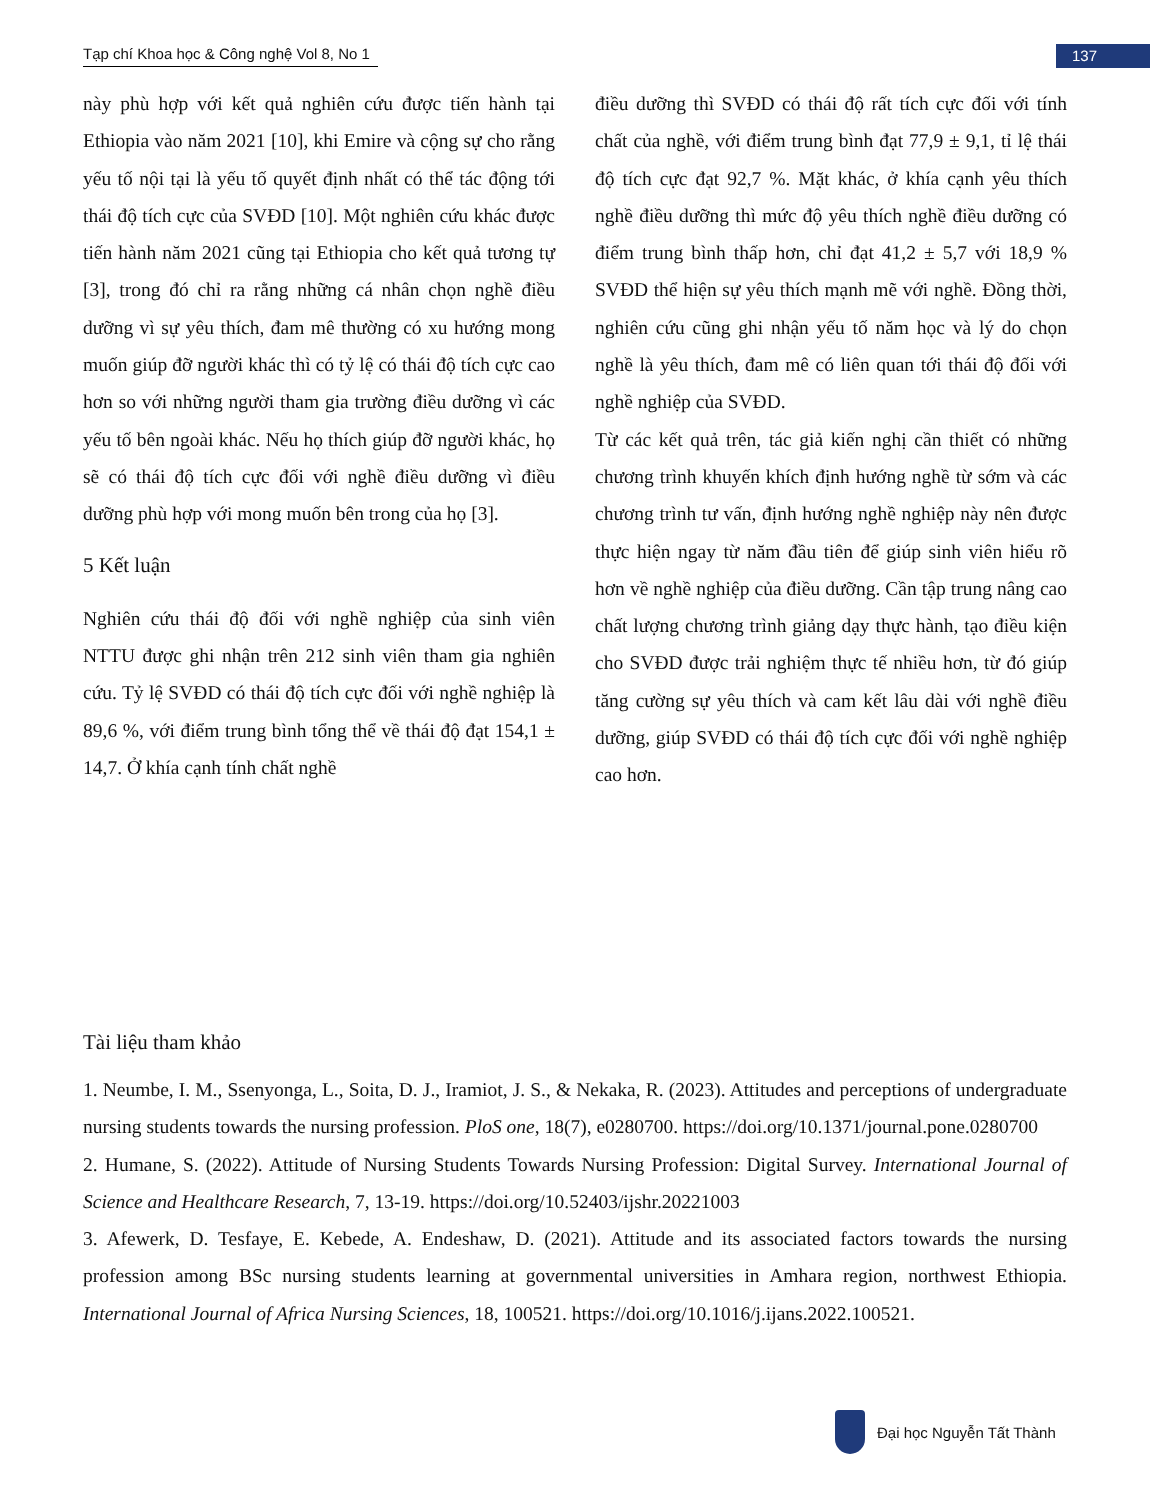Tạp chí Khoa học & Công nghệ Vol 8, No 1
137
này phù hợp với kết quả nghiên cứu được tiến hành tại Ethiopia vào năm 2021 [10], khi Emire và cộng sự cho rằng yếu tố nội tại là yếu tố quyết định nhất có thể tác động tới thái độ tích cực của SVĐD [10]. Một nghiên cứu khác được tiến hành năm 2021 cũng tại Ethiopia cho kết quả tương tự [3], trong đó chỉ ra rằng những cá nhân chọn nghề điều dưỡng vì sự yêu thích, đam mê thường có xu hướng mong muốn giúp đỡ người khác thì có tỷ lệ có thái độ tích cực cao hơn so với những người tham gia trường điều dưỡng vì các yếu tố bên ngoài khác. Nếu họ thích giúp đỡ người khác, họ sẽ có thái độ tích cực đối với nghề điều dưỡng vì điều dưỡng phù hợp với mong muốn bên trong của họ [3].
5 Kết luận
Nghiên cứu thái độ đối với nghề nghiệp của sinh viên NTTU được ghi nhận trên 212 sinh viên tham gia nghiên cứu. Tỷ lệ SVĐD có thái độ tích cực đối với nghề nghiệp là 89,6 %, với điểm trung bình tổng thể về thái độ đạt 154,1 ± 14,7. Ở khía cạnh tính chất nghề
điều dưỡng thì SVĐD có thái độ rất tích cực đối với tính chất của nghề, với điểm trung bình đạt 77,9 ± 9,1, tỉ lệ thái độ tích cực đạt 92,7 %. Mặt khác, ở khía cạnh yêu thích nghề điều dưỡng thì mức độ yêu thích nghề điều dưỡng có điểm trung bình thấp hơn, chỉ đạt 41,2 ± 5,7 với 18,9 % SVĐD thể hiện sự yêu thích mạnh mẽ với nghề. Đồng thời, nghiên cứu cũng ghi nhận yếu tố năm học và lý do chọn nghề là yêu thích, đam mê có liên quan tới thái độ đối với nghề nghiệp của SVĐD.
Từ các kết quả trên, tác giả kiến nghị cần thiết có những chương trình khuyến khích định hướng nghề từ sớm và các chương trình tư vấn, định hướng nghề nghiệp này nên được thực hiện ngay từ năm đầu tiên để giúp sinh viên hiểu rõ hơn về nghề nghiệp của điều dưỡng. Cần tập trung nâng cao chất lượng chương trình giảng dạy thực hành, tạo điều kiện cho SVĐD được trải nghiệm thực tế nhiều hơn, từ đó giúp tăng cường sự yêu thích và cam kết lâu dài với nghề điều dưỡng, giúp SVĐD có thái độ tích cực đối với nghề nghiệp cao hơn.
Tài liệu tham khảo
1. Neumbe, I. M., Ssenyonga, L., Soita, D. J., Iramiot, J. S., & Nekaka, R. (2023). Attitudes and perceptions of undergraduate nursing students towards the nursing profession. PloS one, 18(7), e0280700. https://doi.org/10.1371/journal.pone.0280700
2. Humane, S. (2022). Attitude of Nursing Students Towards Nursing Profession: Digital Survey. International Journal of Science and Healthcare Research, 7, 13-19. https://doi.org/10.52403/ijshr.20221003
3. Afewerk, D. Tesfaye, E. Kebede, A. Endeshaw, D. (2021). Attitude and its associated factors towards the nursing profession among BSc nursing students learning at governmental universities in Amhara region, northwest Ethiopia. International Journal of Africa Nursing Sciences, 18, 100521. https://doi.org/10.1016/j.ijans.2022.100521.
Đại học Nguyễn Tất Thành